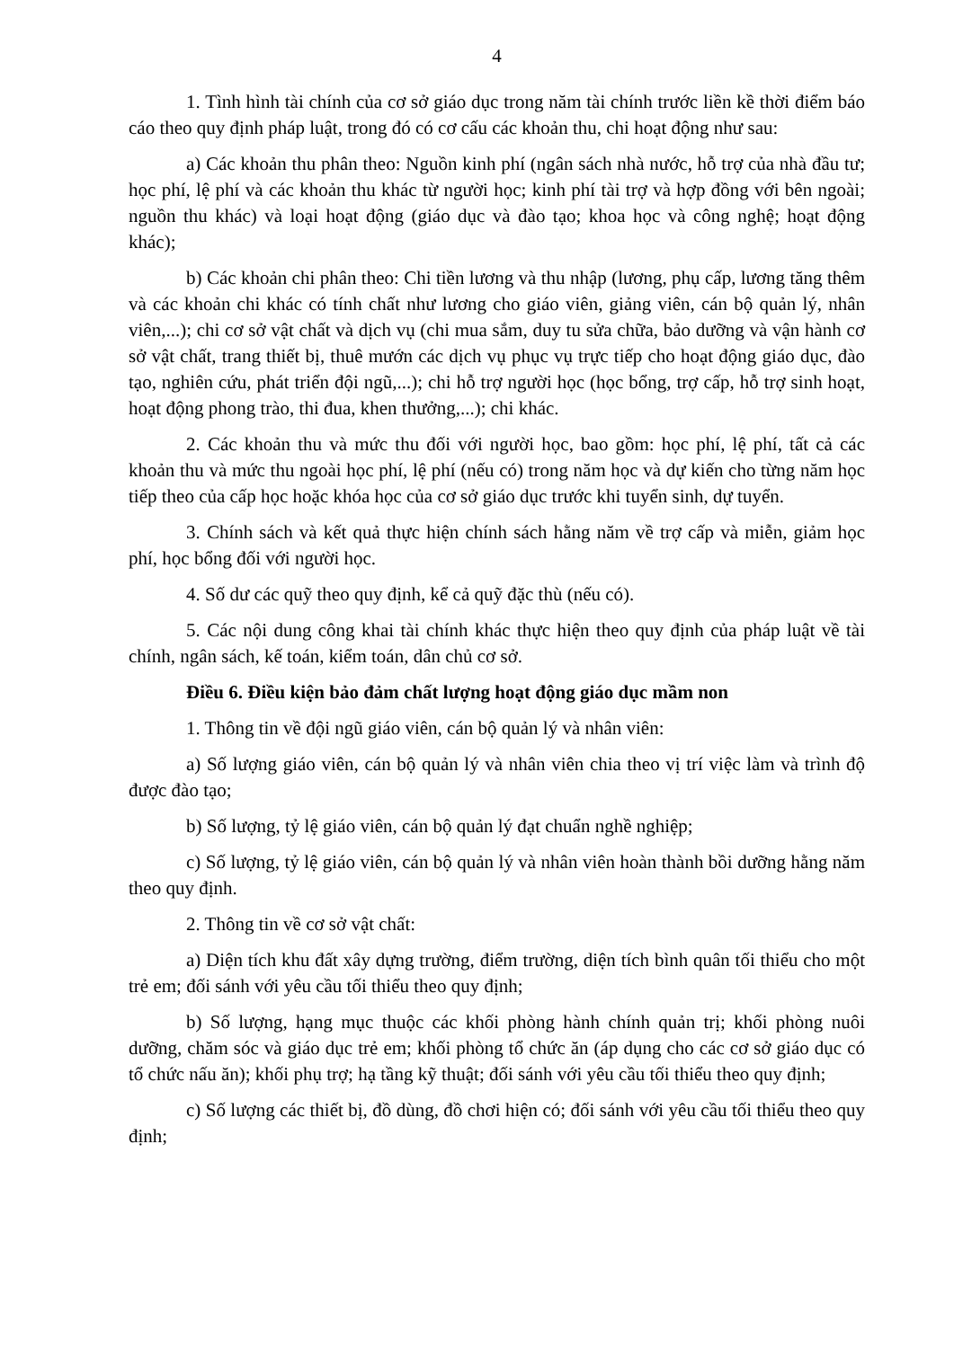4
1. Tình hình tài chính của cơ sở giáo dục trong năm tài chính trước liền kề thời điểm báo cáo theo quy định pháp luật, trong đó có cơ cấu các khoản thu, chi hoạt động như sau:
a) Các khoản thu phân theo: Nguồn kinh phí (ngân sách nhà nước, hỗ trợ của nhà đầu tư; học phí, lệ phí và các khoản thu khác từ người học; kinh phí tài trợ và hợp đồng với bên ngoài; nguồn thu khác) và loại hoạt động (giáo dục và đào tạo; khoa học và công nghệ; hoạt động khác);
b) Các khoản chi phân theo: Chi tiền lương và thu nhập (lương, phụ cấp, lương tăng thêm và các khoản chi khác có tính chất như lương cho giáo viên, giảng viên, cán bộ quản lý, nhân viên,...); chi cơ sở vật chất và dịch vụ (chi mua sắm, duy tu sửa chữa, bảo dưỡng và vận hành cơ sở vật chất, trang thiết bị, thuê mướn các dịch vụ phục vụ trực tiếp cho hoạt động giáo dục, đào tạo, nghiên cứu, phát triển đội ngũ,...); chi hỗ trợ người học (học bổng, trợ cấp, hỗ trợ sinh hoạt, hoạt động phong trào, thi đua, khen thưởng,...); chi khác.
2. Các khoản thu và mức thu đối với người học, bao gồm: học phí, lệ phí, tất cả các khoản thu và mức thu ngoài học phí, lệ phí (nếu có) trong năm học và dự kiến cho từng năm học tiếp theo của cấp học hoặc khóa học của cơ sở giáo dục trước khi tuyển sinh, dự tuyển.
3. Chính sách và kết quả thực hiện chính sách hằng năm về trợ cấp và miễn, giảm học phí, học bổng đối với người học.
4. Số dư các quỹ theo quy định, kể cả quỹ đặc thù (nếu có).
5. Các nội dung công khai tài chính khác thực hiện theo quy định của pháp luật về tài chính, ngân sách, kế toán, kiểm toán, dân chủ cơ sở.
Điều 6. Điều kiện bảo đảm chất lượng hoạt động giáo dục mầm non
1. Thông tin về đội ngũ giáo viên, cán bộ quản lý và nhân viên:
a) Số lượng giáo viên, cán bộ quản lý và nhân viên chia theo vị trí việc làm và trình độ được đào tạo;
b) Số lượng, tỷ lệ giáo viên, cán bộ quản lý đạt chuẩn nghề nghiệp;
c) Số lượng, tỷ lệ giáo viên, cán bộ quản lý và nhân viên hoàn thành bồi dưỡng hằng năm theo quy định.
2. Thông tin về cơ sở vật chất:
a) Diện tích khu đất xây dựng trường, điểm trường, diện tích bình quân tối thiểu cho một trẻ em; đối sánh với yêu cầu tối thiểu theo quy định;
b) Số lượng, hạng mục thuộc các khối phòng hành chính quản trị; khối phòng nuôi dưỡng, chăm sóc và giáo dục trẻ em; khối phòng tổ chức ăn (áp dụng cho các cơ sở giáo dục có tổ chức nấu ăn); khối phụ trợ; hạ tầng kỹ thuật; đối sánh với yêu cầu tối thiểu theo quy định;
c) Số lượng các thiết bị, đồ dùng, đồ chơi hiện có; đối sánh với yêu cầu tối thiểu theo quy định;